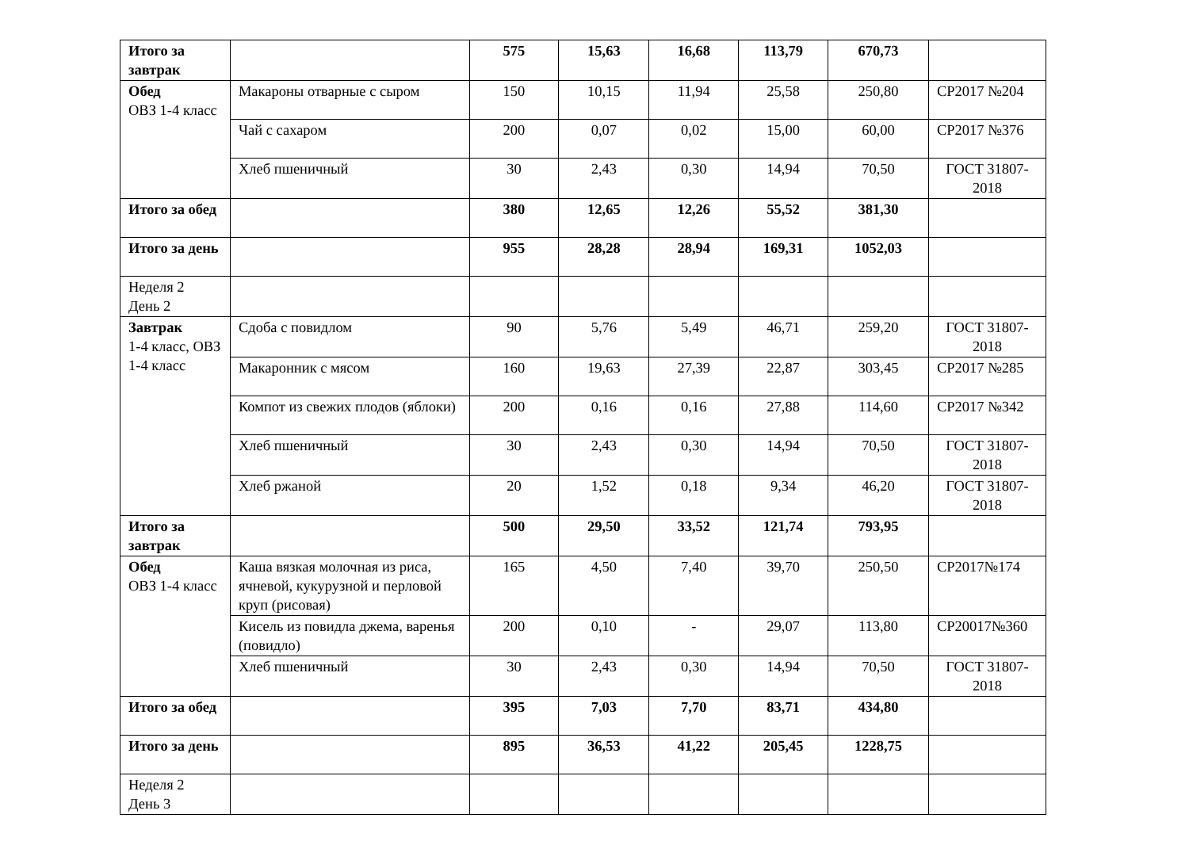| Итого за завтрак | | 575 | 15,63 | 16,68 | 113,79 | 670,73 | |
| Обед ОВЗ 1-4 класс | Макароны отварные с сыром | 150 | 10,15 | 11,94 | 25,58 | 250,80 | СР2017 №204 |
| | Чай с сахаром | 200 | 0,07 | 0,02 | 15,00 | 60,00 | СР2017 №376 |
| | Хлеб пшеничный | 30 | 2,43 | 0,30 | 14,94 | 70,50 | ГОСТ 31807-2018 |
| Итого за обед | | 380 | 12,65 | 12,26 | 55,52 | 381,30 | |
| Итого за день | | 955 | 28,28 | 28,94 | 169,31 | 1052,03 | |
| Неделя 2 День 2 | | | | | | | |
| Завтрак 1-4 класс, ОВЗ 1-4 класс | Сдоба с повидлом | 90 | 5,76 | 5,49 | 46,71 | 259,20 | ГОСТ 31807-2018 |
| | Макаронник с мясом | 160 | 19,63 | 27,39 | 22,87 | 303,45 | СР2017 №285 |
| | Компот из свежих плодов (яблоки) | 200 | 0,16 | 0,16 | 27,88 | 114,60 | СР2017 №342 |
| | Хлеб пшеничный | 30 | 2,43 | 0,30 | 14,94 | 70,50 | ГОСТ 31807-2018 |
| | Хлеб ржаной | 20 | 1,52 | 0,18 | 9,34 | 46,20 | ГОСТ 31807-2018 |
| Итого за завтрак | | 500 | 29,50 | 33,52 | 121,74 | 793,95 | |
| Обед ОВЗ 1-4 класс | Каша вязкая молочная из риса, ячневой, кукурузной и перловой круп (рисовая) | 165 | 4,50 | 7,40 | 39,70 | 250,50 | СР2017№174 |
| | Кисель из повидла джема, варенья (повидло) | 200 | 0,10 | - | 29,07 | 113,80 | СР20017№360 |
| | Хлеб пшеничный | 30 | 2,43 | 0,30 | 14,94 | 70,50 | ГОСТ 31807-2018 |
| Итого за обед | | 395 | 7,03 | 7,70 | 83,71 | 434,80 | |
| Итого за день | | 895 | 36,53 | 41,22 | 205,45 | 1228,75 | |
| Неделя 2 День 3 | | | | | | | |